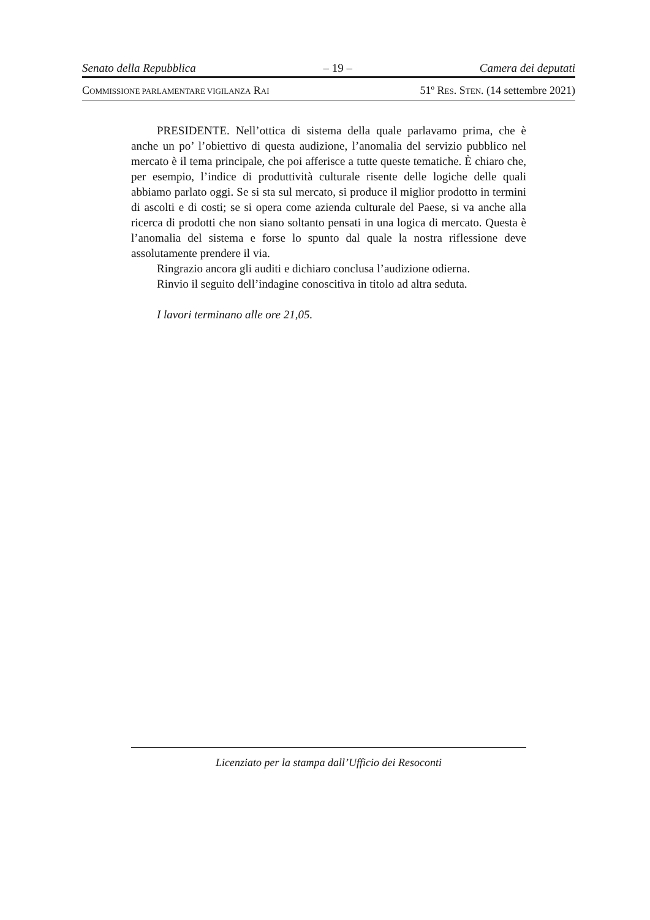Senato della Repubblica – 19 – Camera dei deputati
COMMISSIONE PARLAMENTARE VIGILANZA RAI 51º RES. STEN. (14 settembre 2021)
PRESIDENTE. Nell’ottica di sistema della quale parlavamo prima, che è anche un po’ l’obiettivo di questa audizione, l’anomalia del servizio pubblico nel mercato è il tema principale, che poi afferisce a tutte queste tematiche. È chiaro che, per esempio, l’indice di produttività culturale risente delle logiche delle quali abbiamo parlato oggi. Se si sta sul mercato, si produce il miglior prodotto in termini di ascolti e di costi; se si opera come azienda culturale del Paese, si va anche alla ricerca di prodotti che non siano soltanto pensati in una logica di mercato. Questa è l’anomalia del sistema e forse lo spunto dal quale la nostra riflessione deve assolutamente prendere il via.
Ringrazio ancora gli auditi e dichiaro conclusa l’audizione odierna.
Rinvio il seguito dell’indagine conoscitiva in titolo ad altra seduta.
I lavori terminano alle ore 21,05.
Licenziato per la stampa dall’Ufficio dei Resoconti